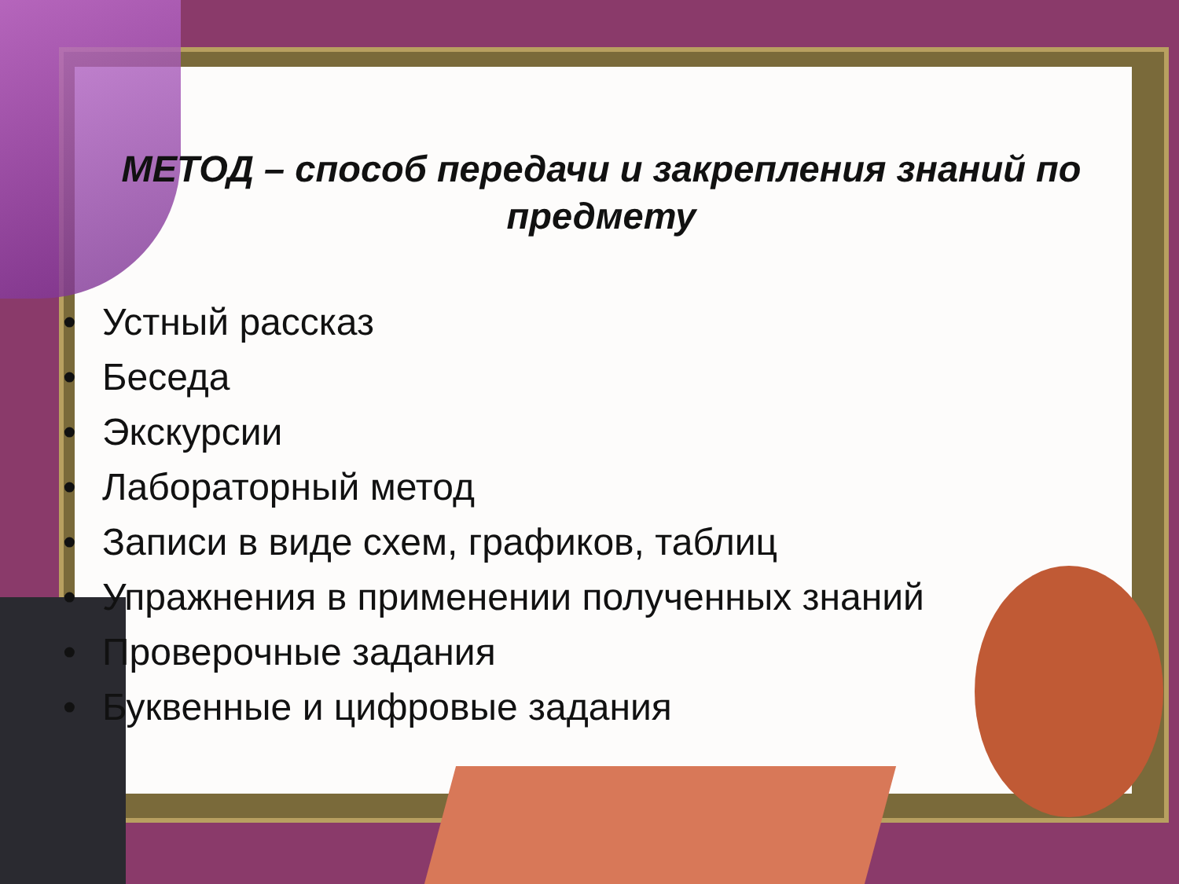МЕТОД – способ передачи и закрепления знаний по предмету
• Устный рассказ
• Беседа
• Экскурсии
• Лабораторный метод
• Записи в виде схем, графиков, таблиц
• Упражнения в применении полученных знаний
• Проверочные задания
• Буквенные и цифровые задания